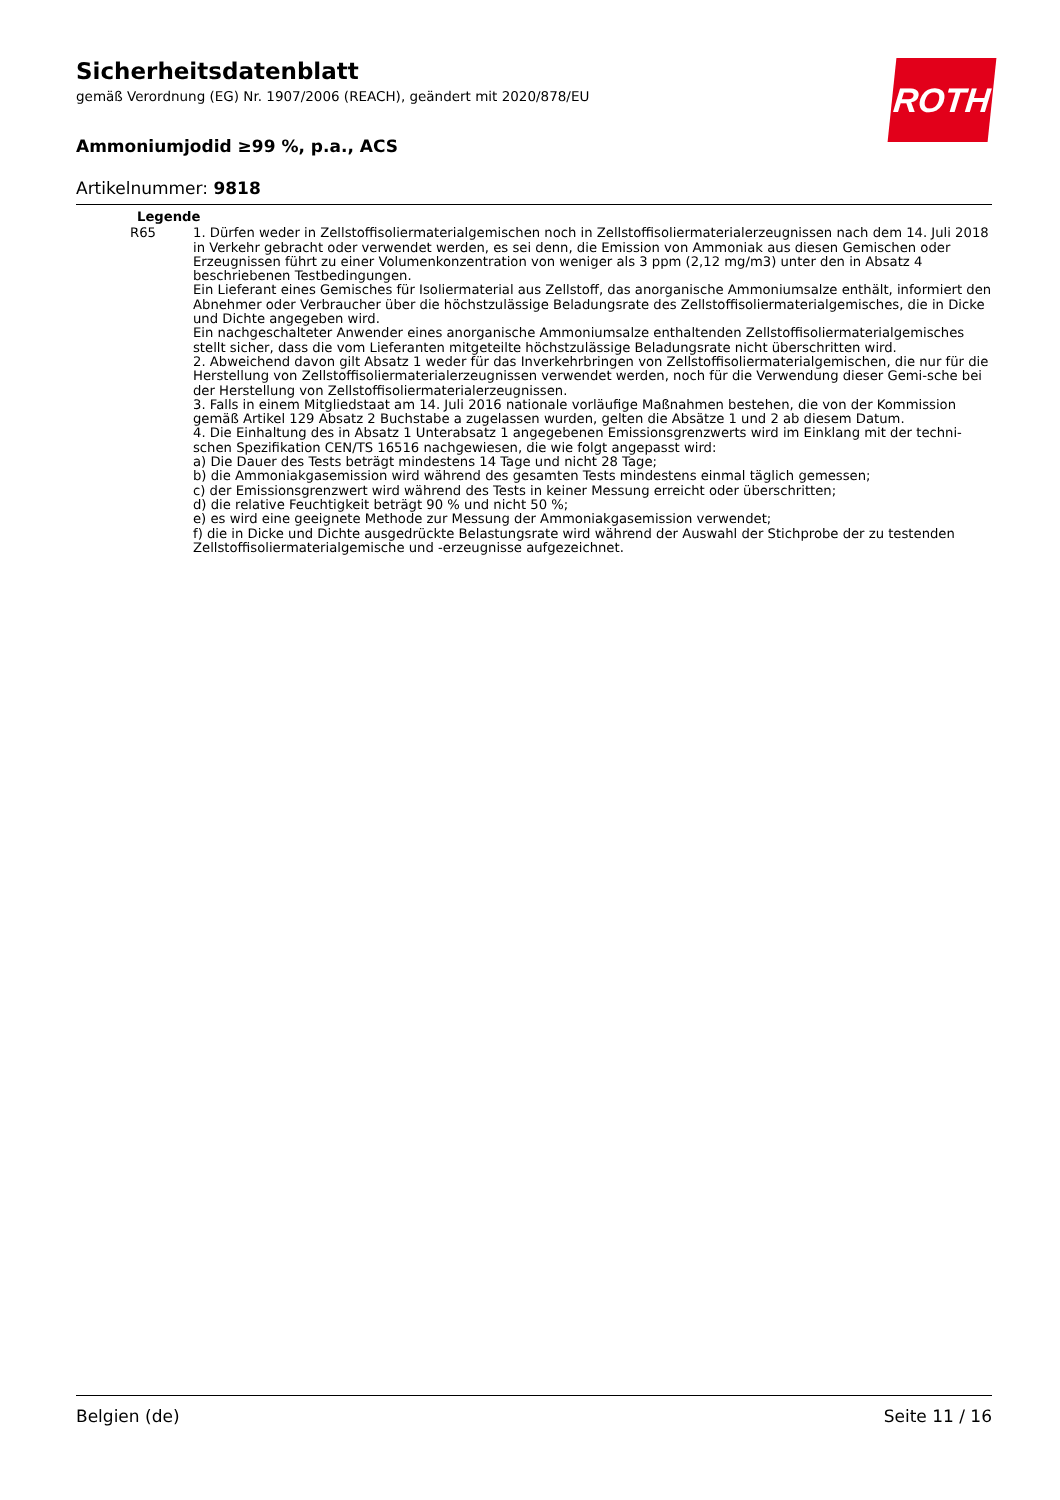Sicherheitsdatenblatt
gemäß Verordnung (EG) Nr. 1907/2006 (REACH), geändert mit 2020/878/EU
Ammoniumjodid ≥99 %, p.a., ACS
Artikelnummer: 9818
ROTH
Legende
R65 1. Dürfen weder in Zellstoffisoliermaterialgemischen noch in Zellstoffisoliermaterialerzeugnissen nach dem 14. Juli 2018 in Verkehr gebracht oder verwendet werden, es sei denn, die Emission von Ammoniak aus diesen Gemischen oder Erzeugnissen führt zu einer Volumenkonzentration von weniger als 3 ppm (2,12 mg/m3) unter den in Absatz 4 beschriebenen Testbedingungen.
Ein Lieferant eines Gemisches für Isoliermaterial aus Zellstoff, das anorganische Ammoniumsalze enthält, informiert den Abnehmer oder Verbraucher über die höchstzulässige Beladungsrate des Zellstoffisoliermaterialgemisches, die in Dicke und Dichte angegeben wird.
Ein nachgeschalteter Anwender eines anorganische Ammoniumsalze enthaltenden Zellstoffisoliermaterialgemisches stellt sicher, dass die vom Lieferanten mitgeteilte höchstzulässige Beladungsrate nicht überschritten wird.
2. Abweichend davon gilt Absatz 1 weder für das Inverkehrbringen von Zellstoffisoliermaterialgemischen, die nur für die Herstellung von Zellstoffisoliermaterialerzeugnissen verwendet werden, noch für die Verwendung dieser Gemi-sche bei der Herstellung von Zellstoffisoliermaterialerzeugnissen.
3. Falls in einem Mitgliedstaat am 14. Juli 2016 nationale vorläufige Maßnahmen bestehen, die von der Kommission gemäß Artikel 129 Absatz 2 Buchstabe a zugelassen wurden, gelten die Absätze 1 und 2 ab diesem Datum.
4. Die Einhaltung des in Absatz 1 Unterabsatz 1 angegebenen Emissionsgrenzwerts wird im Einklang mit der techni-schen Spezifikation CEN/TS 16516 nachgewiesen, die wie folgt angepasst wird:
a) Die Dauer des Tests beträgt mindestens 14 Tage und nicht 28 Tage;
b) die Ammoniakgasemission wird während des gesamten Tests mindestens einmal täglich gemessen;
c) der Emissionsgrenzwert wird während des Tests in keiner Messung erreicht oder überschritten;
d) die relative Feuchtigkeit beträgt 90 % und nicht 50 %;
e) es wird eine geeignete Methode zur Messung der Ammoniakgasemission verwendet;
f) die in Dicke und Dichte ausgedrückte Belastungsrate wird während der Auswahl der Stichprobe der zu testenden Zellstoffisoliermaterialgemische und -erzeugnisse aufgezeichnet.
Belgien (de) Seite 11 / 16